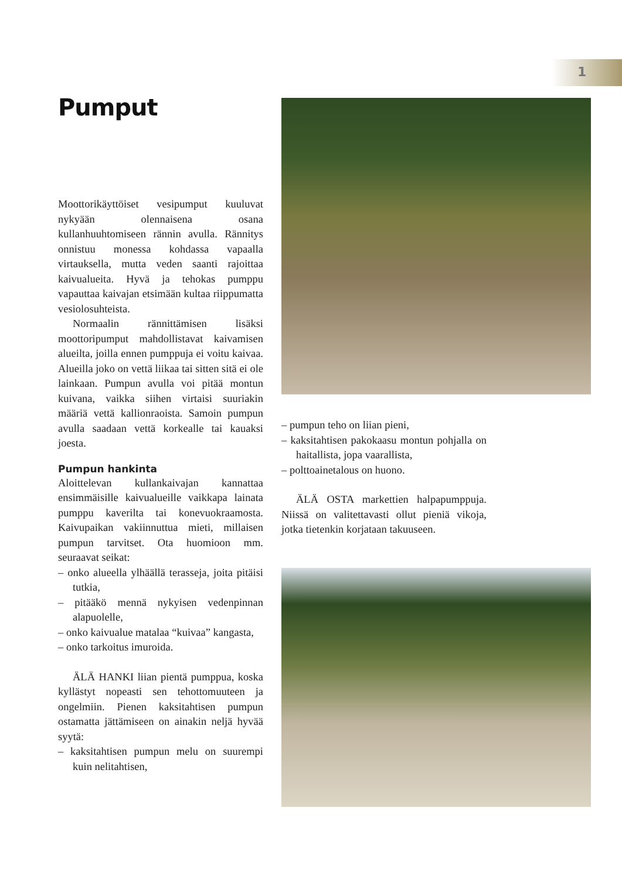1
Pumput
Moottorikäyttöiset vesipumput kuuluvat nykyään olennaisena osana kullanhuuhtomiseen rännin avulla. Rännitys onnistuu monessa kohdassa vapaalla virtauksella, mutta veden saanti rajoittaa kaivualueita. Hyvä ja tehokas pumppu vapauttaa kaivajan etsimään kultaa riippumatta vesiolosuhteista.
Normaalin rännittämisen lisäksi moottoripumput mahdollistavat kaivamisen alueilta, joilla ennen pumppuja ei voitu kaivaa. Alueilla joko on vettä liikaa tai sitten sitä ei ole lainkaan. Pumpun avulla voi pitää montun kuivana, vaikka siihen virtaisi suuriakin määriä vettä kallionraoista. Samoin pumpun avulla saadaan vettä korkealle tai kauaksi joesta.
Pumpun hankinta
Aloittelevan kullankaivajan kannattaa ensimmäisille kaivualueille vaikkapa lainata pumppu kaverilta tai konevuokraamosta. Kaivupaikan vakiinnuttua mieti, millaisen pumpun tarvitset. Ota huomioon mm. seuraavat seikat:
– onko alueella ylhäällä terasseja, joita pitäisi tutkia,
– pitääkö mennä nykyisen vedenpinnan alapuolelle,
– onko kaivualue matalaa “kuivaa” kangasta,
– onko tarkoitus imuroida.
ÄLÄ HANKI liian pientä pumppua, koska kyllästyt nopeasti sen tehottomuuteen ja ongelmiin. Pienen kaksitahtisen pumpun ostamatta jättämiseen on ainakin neljä hyvää syytä:
– kaksitahtisen pumpun melu on suurempi kuin nelitahtisen,
– pumpun teho on liian pieni,
– kaksitahtisen pakokaasu montun pohjalla on haitallista, jopa vaarallista,
– polttoainetalous on huono.
ÄLÄ OSTA markettien halpapumppuja. Niissä on valitettavasti ollut pieniä vikoja, jotka tietenkin korjataan takuuseen.